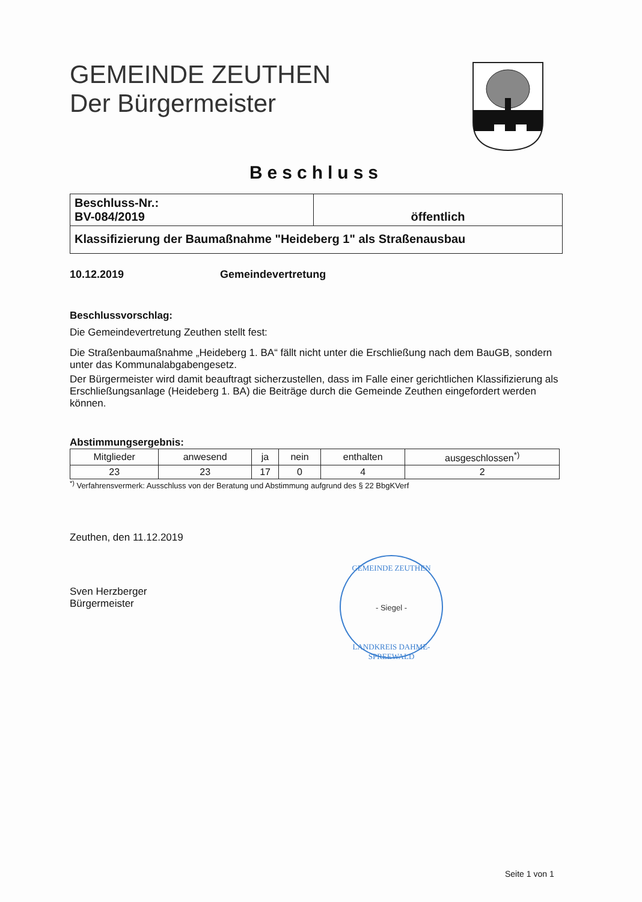GEMEINDE ZEUTHEN
Der Bürgermeister
Beschluss
| Beschluss-Nr.: BV-084/2019 | öffentlich |
| Klassifizierung der Baumaßnahme "Heideberg 1" als Straßenausbau | |
10.12.2019 Gemeindevertretung
Beschlussvorschlag:
Die Gemeindevertretung Zeuthen stellt fest:
Die Straßenbaumaßnahme „Heideberg 1. BA“ fällt nicht unter die Erschließung nach dem BauGB, sondern unter das Kommunalabgabengesetz.
Der Bürgermeister wird damit beauftragt sicherzustellen, dass im Falle einer gerichtlichen Klassifizierung als Erschließungsanlage (Heideberg 1. BA) die Beiträge durch die Gemeinde Zeuthen eingefordert werden können.
Abstimmungsergebnis:
| Mitglieder | anwesend | ja | nein | enthalten | ausgeschlossen<sup>*)</sup> |
| 23 | 23 | 17 | 0 | 4 | 2 |
<sup>*)</sup> Verfahrensvermerk: Ausschluss von der Beratung und Abstimmung aufgrund des § 22 BbgKVerf
Zeuthen, den 11.12.2019
Sven Herzberger
Bürgermeister
GEMEINDE ZEUTHEN
- Siegel -
LANDKREIS DAHME-SPREEWALD
Seite 1 von 1